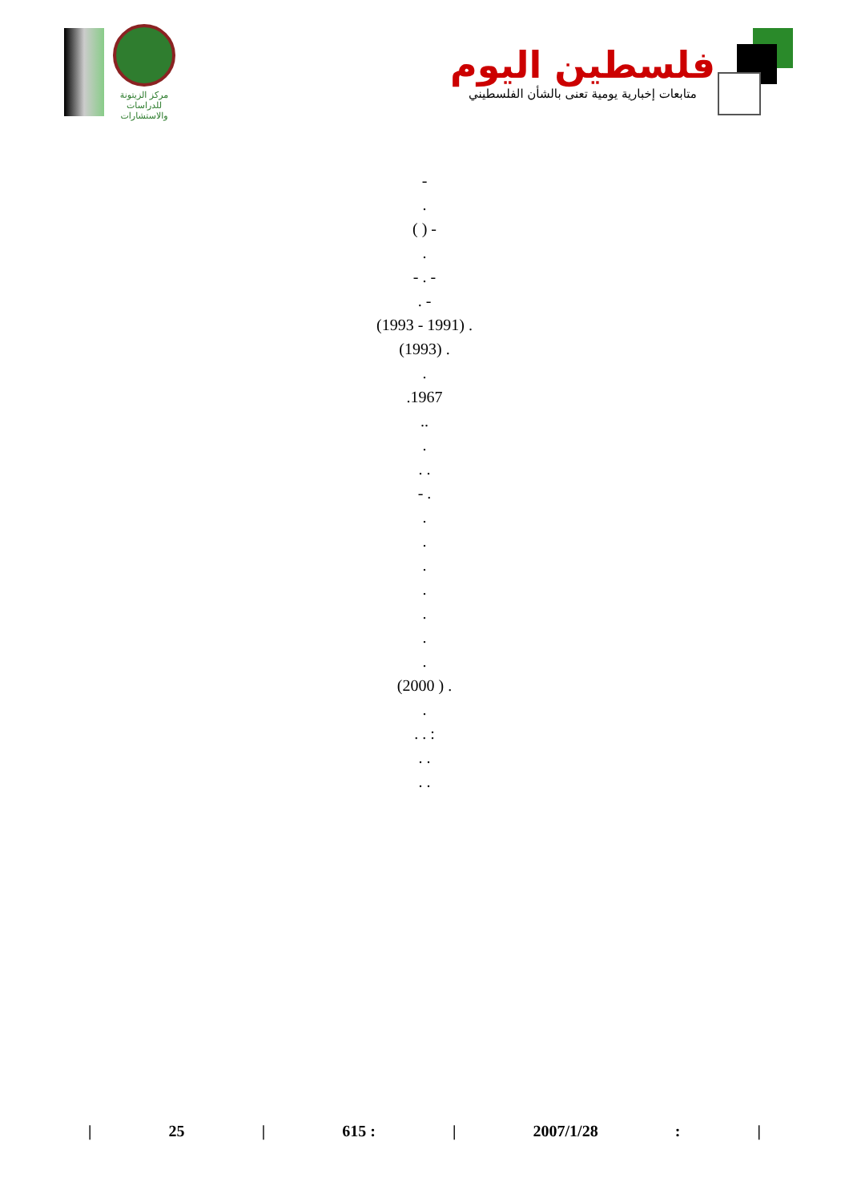مركز الزيتونة
للدراسات والاستشارات
فلسطين اليوم
متابعات إخبارية يومية تعنى بالشأن الفلسطيني
-
.
( ) -
.
- . -
. -
(1993 - 1991) .
(1993) .
.
.1967
..
.
. .
- .
.
.
.
.
.
.
.
(2000 ) .
.
. . :
. .
. .
| 25 | 615 : | 2007/1/28: |